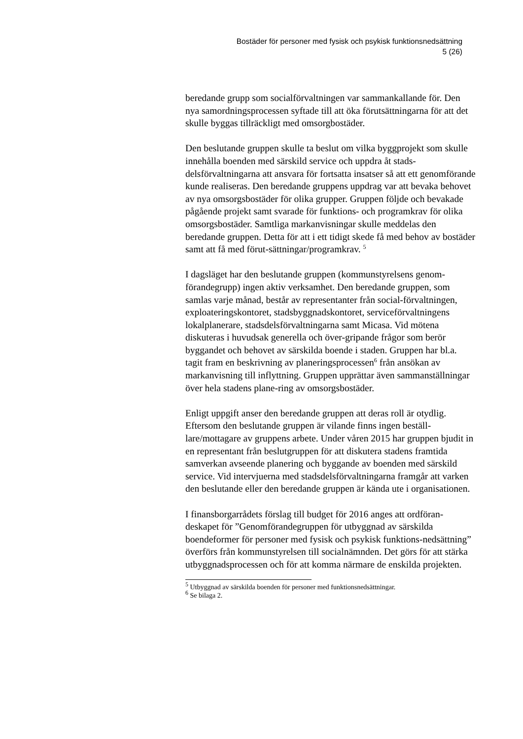Bostäder för personer med fysisk och psykisk funktionsnedsättning
5 (26)
beredande grupp som socialförvaltningen var sammankallande för. Den nya samordningsprocessen syftade till att öka förutsättningarna för att det skulle byggas tillräckligt med omsorgbostäder.
Den beslutande gruppen skulle ta beslut om vilka byggprojekt som skulle innehålla boenden med särskild service och uppdra åt stads-delsförvaltningarna att ansvara för fortsatta insatser så att ett genomförande kunde realiseras. Den beredande gruppens uppdrag var att bevaka behovet av nya omsorgsbostäder för olika grupper. Gruppen följde och bevakade pågående projekt samt svarade för funktions- och programkrav för olika omsorgsbostäder. Samtliga markanvisningar skulle meddelas den beredande gruppen. Detta för att i ett tidigt skede få med behov av bostäder samt att få med förut-sättningar/programkrav. <sup>5</sup>
I dagsläget har den beslutande gruppen (kommunstyrelsens genom-förandegrupp) ingen aktiv verksamhet. Den beredande gruppen, som samlas varje månad, består av representanter från social-förvaltningen, exploateringskontoret, stadsbyggnadskontoret, serviceförvaltningens lokalplanerare, stadsdelsförvaltningarna samt Micasa. Vid mötena diskuteras i huvudsak generella och över-gripande frågor som berör byggandet och behovet av särskilda boende i staden. Gruppen har bl.a. tagit fram en beskrivning av planeringsprocessen<sup>6</sup> från ansökan av markanvisning till inflyttning. Gruppen upprättar även sammanställningar över hela stadens plane-ring av omsorgsbostäder.
Enligt uppgift anser den beredande gruppen att deras roll är otydlig. Eftersom den beslutande gruppen är vilande finns ingen beställ-lare/mottagare av gruppens arbete. Under våren 2015 har gruppen bjudit in en representant från beslutgruppen för att diskutera stadens framtida samverkan avseende planering och byggande av boenden med särskild service. Vid intervjuerna med stadsdelsförvaltningarna framgår att varken den beslutande eller den beredande gruppen är kända ute i organisationen.
I finansborgarrådets förslag till budget för 2016 anges att ordföran-deskapet för ”Genomförandegruppen för utbyggnad av särskilda boendeformer för personer med fysisk och psykisk funktions-nedsättning” överförs från kommunstyrelsen till socialnämnden. Det görs för att stärka utbyggnadsprocessen och för att komma närmare de enskilda projekten.
<sup>5</sup> Utbyggnad av särskilda boenden för personer med funktionsnedsättningar.
<sup>6</sup> Se bilaga 2.